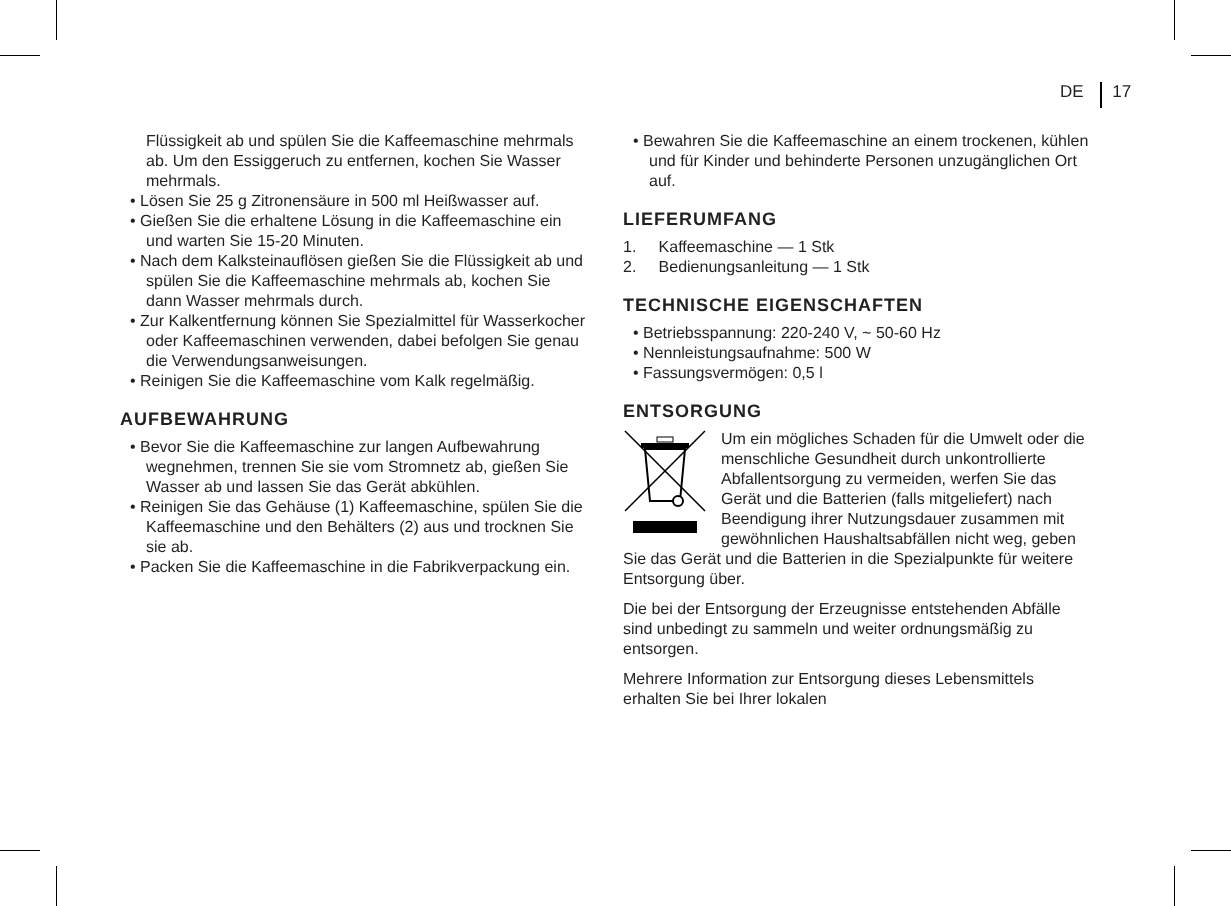DE 17
Flüssigkeit ab und spülen Sie die Kaffeemaschine mehrmals ab. Um den Essiggeruch zu entfernen, kochen Sie Wasser mehrmals.
• Lösen Sie 25 g Zitronensäure in 500 ml Heißwasser auf.
• Gießen Sie die erhaltene Lösung in die Kaffeemaschine ein und warten Sie 15-20 Minuten.
• Nach dem Kalksteinauflösen gießen Sie die Flüssigkeit ab und spülen Sie die Kaffeemaschine mehrmals ab, kochen Sie dann Wasser mehrmals durch.
• Zur Kalkentfernung können Sie Spezialmittel für Wasserkocher oder Kaffeemaschinen verwenden, dabei befolgen Sie genau die Verwendungsanweisungen.
• Reinigen Sie die Kaffeemaschine vom Kalk regelmäßig.
AUFBEWAHRUNG
• Bevor Sie die Kaffeemaschine zur langen Aufbewahrung wegnehmen, trennen Sie sie vom Stromnetz ab, gießen Sie Wasser ab und lassen Sie das Gerät abkühlen.
• Reinigen Sie das Gehäuse (1) Kaffeemaschine, spülen Sie die Kaffeemaschine und den Behälters (2) aus und trocknen Sie sie ab.
• Packen Sie die Kaffeemaschine in die Fabrikverpackung ein.
• Bewahren Sie die Kaffeemaschine an einem trockenen, kühlen und für Kinder und behinderte Personen unzugänglichen Ort auf.
LIEFERUMFANG
1. Kaffeemaschine — 1 Stk
2. Bedienungsanleitung — 1 Stk
TECHNISCHE EIGENSCHAFTEN
• Betriebsspannung: 220-240 V, ~ 50-60 Hz
• Nennleistungsaufnahme: 500 W
• Fassungsvermögen: 0,5 l
ENTSORGUNG
Um ein mögliches Schaden für die Umwelt oder die menschliche Gesundheit durch unkontrollierte Abfallentsorgung zu vermeiden, werfen Sie das Gerät und die Batterien (falls mitgeliefert) nach Beendigung ihrer Nutzungsdauer zusammen mit gewöhnlichen Haushaltsabfällen nicht weg, geben Sie das Gerät und die Batterien in die Spezialpunkte für weitere Entsorgung über.
Die bei der Entsorgung der Erzeugnisse entstehenden Abfälle sind unbedingt zu sammeln und weiter ordnungsmäßig zu entsorgen.
Mehrere Information zur Entsorgung dieses Lebensmittels erhalten Sie bei Ihrer lokalen